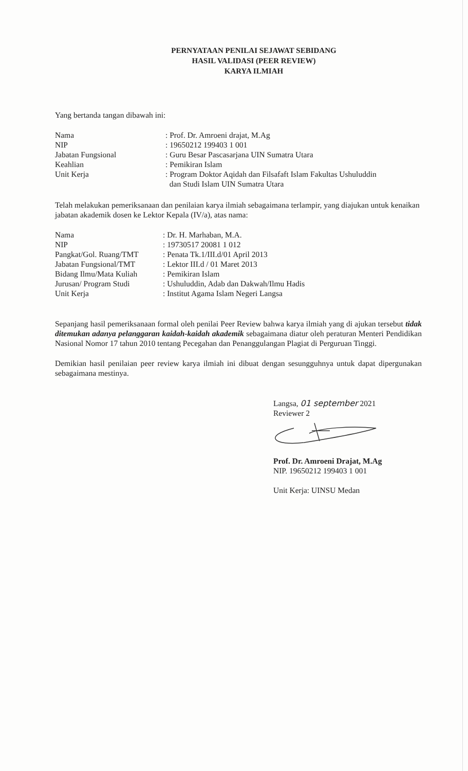PERNYATAAN PENILAI SEJAWAT SEBIDANG
HASIL VALIDASI (PEER REVIEW)
KARYA ILMIAH
Yang bertanda tangan dibawah ini:
| Nama | : Prof. Dr. Amroeni drajat, M.Ag |
| NIP | : 19650212 199403 1 001 |
| Jabatan Fungsional | : Guru Besar Pascasarjana UIN Sumatra Utara |
| Keahlian | : Pemikiran Islam |
| Unit Kerja | : Program Doktor Aqidah dan Filsafaft Islam Fakultas Ushuluddin dan Studi Islam UIN Sumatra Utara |
Telah melakukan pemeriksanaan dan penilaian karya ilmiah sebagaimana terlampir, yang diajukan untuk kenaikan jabatan akademik dosen ke Lektor Kepala (IV/a), atas nama:
| Nama | : Dr. H. Marhaban, M.A. |
| NIP | : 19730517 20081 1 012 |
| Pangkat/Gol. Ruang/TMT | : Penata Tk.1/III.d/01 April 2013 |
| Jabatan Fungsional/TMT | : Lektor III.d / 01 Maret 2013 |
| Bidang Ilmu/Mata Kuliah | : Pemikiran Islam |
| Jurusan/ Program Studi | : Ushuluddin, Adab dan Dakwah/Ilmu Hadis |
| Unit Kerja | : Institut Agama Islam Negeri Langsa |
Sepanjang hasil pemeriksanaan formal oleh penilai Peer Review bahwa karya ilmiah yang di ajukan tersebut tidak ditemukan adanya pelanggaran kaidah-kaidah akademik sebagaimana diatur oleh peraturan Menteri Pendidikan Nasional Nomor 17 tahun 2010 tentang Pecegahan dan Penanggulangan Plagiat di Perguruan Tinggi.
Demikian hasil penilaian peer review karya ilmiah ini dibuat dengan sesungguhnya untuk dapat dipergunakan sebagaimana mestinya.
Langsa, 01 september 2021
Reviewer 2
Prof. Dr. Amroeni Drajat, M.Ag
NIP. 19650212 199403 1 001
Unit Kerja: UINSU Medan